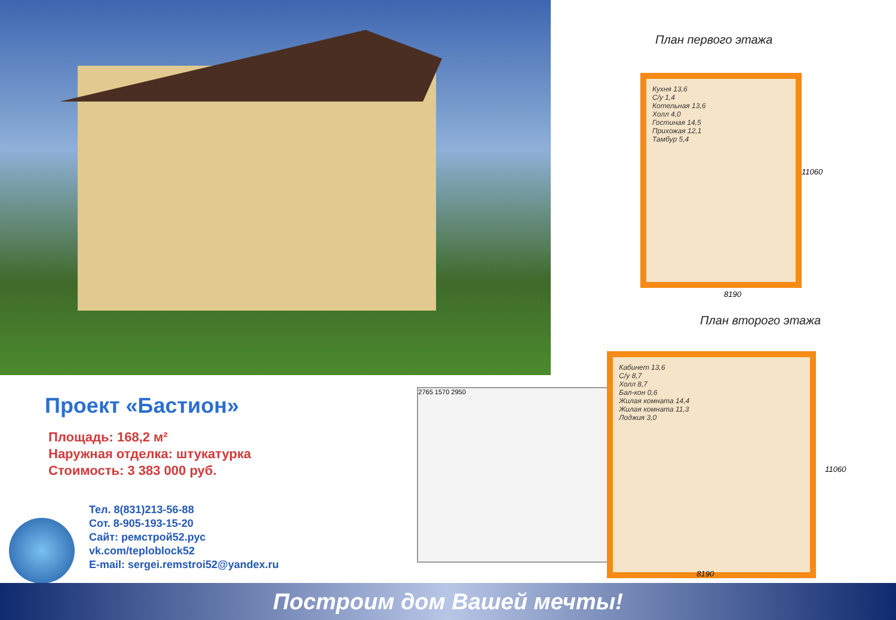План первого этажа
Кухня 13,6
С/у 1,4
Котельная 13,6
Холл 4,0
Гостиная 14,5
Прихожая 12,1
Тамбур 5,4
8190
11060
План второго этажа
Проект «Бастион»
Площадь: 168,2 м²
Наружная отделка: штукатурка
Стоимость: 3 383 000 руб.
Тел. 8(831)213-56-88
Сот. 8-905-193-15-20
Сайт: ремстрой52.рус
vk.com/teploblock52
E-mail: sergei.remstroi52@yandex.ru
2765 1570 2950
Кабинет 13,6
С/у 8,7
Холл 8,7
Бал-кон 0,6
Жилая комната 14,4
Жилая комната 11,3
Лоджия 3,0
8190
11060
Построим дом Вашей мечты!